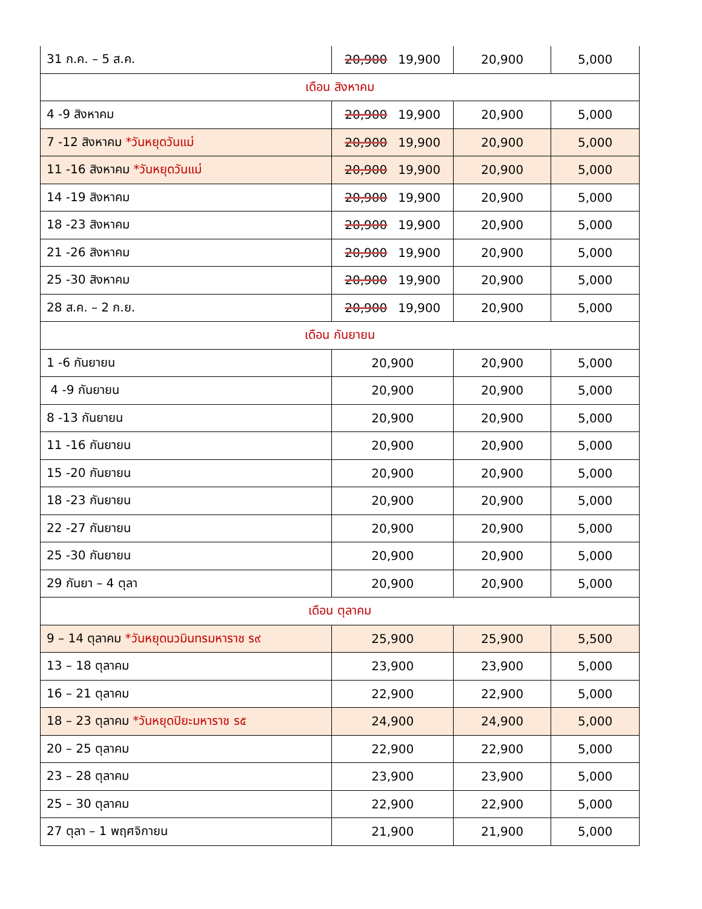| 31 ก.ค. – 5 ส.ค. | 20,900 19,900 | 20,900 | 5,000 |
| เดือน สิงหาคม | | | |
| 4 -9 สิงหาคม | 20,900 19,900 | 20,900 | 5,000 |
| 7 -12 สิงหาคม *วันหยุดวันแม่ | 20,900 19,900 | 20,900 | 5,000 |
| 11 -16 สิงหาคม *วันหยุดวันแม่ | 20,900 19,900 | 20,900 | 5,000 |
| 14 -19 สิงหาคม | 20,900 19,900 | 20,900 | 5,000 |
| 18 -23 สิงหาคม | 20,900 19,900 | 20,900 | 5,000 |
| 21 -26 สิงหาคม | 20,900 19,900 | 20,900 | 5,000 |
| 25 -30 สิงหาคม | 20,900 19,900 | 20,900 | 5,000 |
| 28 ส.ค. – 2 ก.ย. | 20,900 19,900 | 20,900 | 5,000 |
| เดือน กันยายน | | | |
| 1 -6 กันยายน | 20,900 | 20,900 | 5,000 |
| 4 -9 กันยายน | 20,900 | 20,900 | 5,000 |
| 8 -13 กันยายน | 20,900 | 20,900 | 5,000 |
| 11 -16 กันยายน | 20,900 | 20,900 | 5,000 |
| 15 -20 กันยายน | 20,900 | 20,900 | 5,000 |
| 18 -23 กันยายน | 20,900 | 20,900 | 5,000 |
| 22 -27 กันยายน | 20,900 | 20,900 | 5,000 |
| 25 -30 กันยายน | 20,900 | 20,900 | 5,000 |
| 29 กันยา – 4 ตุลา | 20,900 | 20,900 | 5,000 |
| เดือน ตุลาคม | | | |
| 9 – 14 ตุลาคม *วันหยุดนวมินทรมหาราช ร๙ | 25,900 | 25,900 | 5,500 |
| 13 – 18 ตุลาคม | 23,900 | 23,900 | 5,000 |
| 16 – 21 ตุลาคม | 22,900 | 22,900 | 5,000 |
| 18 – 23 ตุลาคม *วันหยุดปิยะมหาราช ร๕ | 24,900 | 24,900 | 5,000 |
| 20 – 25 ตุลาคม | 22,900 | 22,900 | 5,000 |
| 23 – 28 ตุลาคม | 23,900 | 23,900 | 5,000 |
| 25 – 30 ตุลาคม | 22,900 | 22,900 | 5,000 |
| 27 ตุลา – 1 พฤศจิกายน | 21,900 | 21,900 | 5,000 |